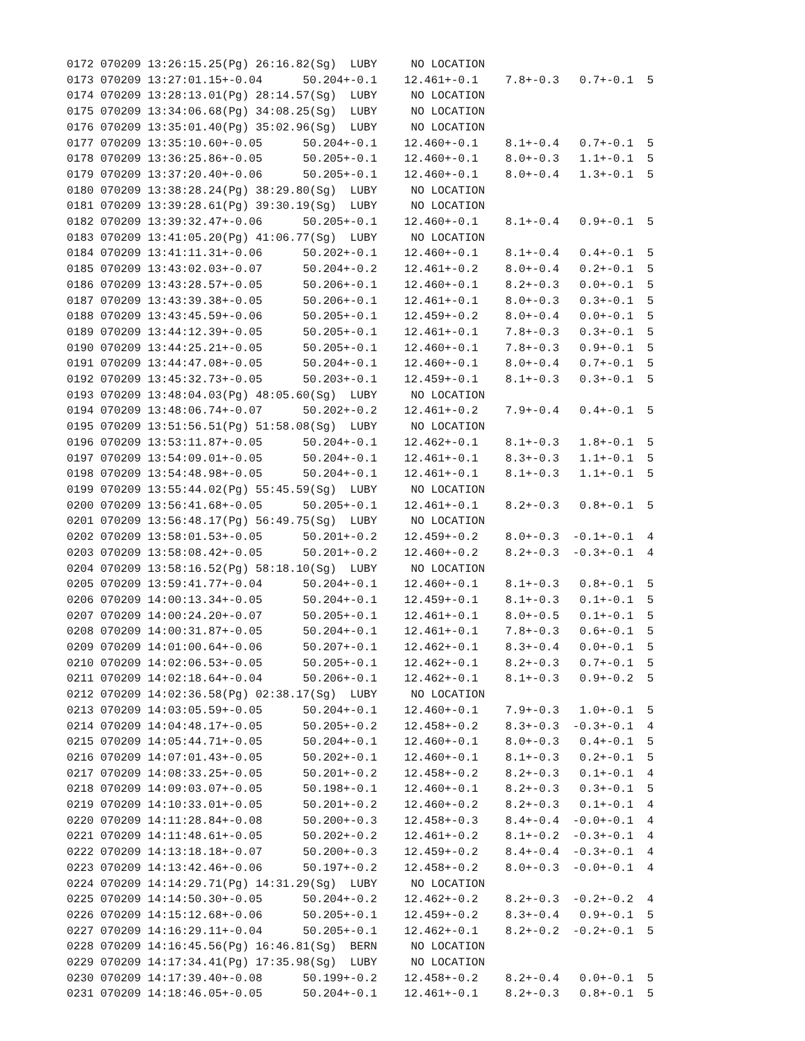0172 070209 13:26:15.25(Pg) 26:16.82(Sg)  LUBY     NO LOCATION
0173 070209 13:27:01.15+-0.04      50.204+-0.1    12.461+-0.1    7.8+-0.3   0.7+-0.1  5
0174 070209 13:28:13.01(Pg) 28:14.57(Sg)  LUBY     NO LOCATION
0175 070209 13:34:06.68(Pg) 34:08.25(Sg)  LUBY     NO LOCATION
0176 070209 13:35:01.40(Pg) 35:02.96(Sg)  LUBY     NO LOCATION
0177 070209 13:35:10.60+-0.05      50.204+-0.1    12.460+-0.1    8.1+-0.4   0.7+-0.1  5
0178 070209 13:36:25.86+-0.05      50.205+-0.1    12.460+-0.1    8.0+-0.3   1.1+-0.1  5
0179 070209 13:37:20.40+-0.06      50.205+-0.1    12.460+-0.1    8.0+-0.4   1.3+-0.1  5
0180 070209 13:38:28.24(Pg) 38:29.80(Sg)  LUBY     NO LOCATION
0181 070209 13:39:28.61(Pg) 39:30.19(Sg)  LUBY     NO LOCATION
0182 070209 13:39:32.47+-0.06      50.205+-0.1    12.460+-0.1    8.1+-0.4   0.9+-0.1  5
0183 070209 13:41:05.20(Pg) 41:06.77(Sg)  LUBY     NO LOCATION
0184 070209 13:41:11.31+-0.06      50.202+-0.1    12.460+-0.1    8.1+-0.4   0.4+-0.1  5
0185 070209 13:43:02.03+-0.07      50.204+-0.2    12.461+-0.2    8.0+-0.4   0.2+-0.1  5
0186 070209 13:43:28.57+-0.05      50.206+-0.1    12.460+-0.1    8.2+-0.3   0.0+-0.1  5
0187 070209 13:43:39.38+-0.05      50.206+-0.1    12.461+-0.1    8.0+-0.3   0.3+-0.1  5
0188 070209 13:43:45.59+-0.06      50.205+-0.1    12.459+-0.2    8.0+-0.4   0.0+-0.1  5
0189 070209 13:44:12.39+-0.05      50.205+-0.1    12.461+-0.1    7.8+-0.3   0.3+-0.1  5
0190 070209 13:44:25.21+-0.05      50.205+-0.1    12.460+-0.1    7.8+-0.3   0.9+-0.1  5
0191 070209 13:44:47.08+-0.05      50.204+-0.1    12.460+-0.1    8.0+-0.4   0.7+-0.1  5
0192 070209 13:45:32.73+-0.05      50.203+-0.1    12.459+-0.1    8.1+-0.3   0.3+-0.1  5
0193 070209 13:48:04.03(Pg) 48:05.60(Sg)  LUBY     NO LOCATION
0194 070209 13:48:06.74+-0.07      50.202+-0.2    12.461+-0.2    7.9+-0.4   0.4+-0.1  5
0195 070209 13:51:56.51(Pg) 51:58.08(Sg)  LUBY     NO LOCATION
0196 070209 13:53:11.87+-0.05      50.204+-0.1    12.462+-0.1    8.1+-0.3   1.8+-0.1  5
0197 070209 13:54:09.01+-0.05      50.204+-0.1    12.461+-0.1    8.3+-0.3   1.1+-0.1  5
0198 070209 13:54:48.98+-0.05      50.204+-0.1    12.461+-0.1    8.1+-0.3   1.1+-0.1  5
0199 070209 13:55:44.02(Pg) 55:45.59(Sg)  LUBY     NO LOCATION
0200 070209 13:56:41.68+-0.05      50.205+-0.1    12.461+-0.1    8.2+-0.3   0.8+-0.1  5
0201 070209 13:56:48.17(Pg) 56:49.75(Sg)  LUBY     NO LOCATION
0202 070209 13:58:01.53+-0.05      50.201+-0.2    12.459+-0.2    8.0+-0.3  -0.1+-0.1  4
0203 070209 13:58:08.42+-0.05      50.201+-0.2    12.460+-0.2    8.2+-0.3  -0.3+-0.1  4
0204 070209 13:58:16.52(Pg) 58:18.10(Sg)  LUBY     NO LOCATION
0205 070209 13:59:41.77+-0.04      50.204+-0.1    12.460+-0.1    8.1+-0.3   0.8+-0.1  5
0206 070209 14:00:13.34+-0.05      50.204+-0.1    12.459+-0.1    8.1+-0.3   0.1+-0.1  5
0207 070209 14:00:24.20+-0.07      50.205+-0.1    12.461+-0.1    8.0+-0.5   0.1+-0.1  5
0208 070209 14:00:31.87+-0.05      50.204+-0.1    12.461+-0.1    7.8+-0.3   0.6+-0.1  5
0209 070209 14:01:00.64+-0.06      50.207+-0.1    12.462+-0.1    8.3+-0.4   0.0+-0.1  5
0210 070209 14:02:06.53+-0.05      50.205+-0.1    12.462+-0.1    8.2+-0.3   0.7+-0.1  5
0211 070209 14:02:18.64+-0.04      50.206+-0.1    12.462+-0.1    8.1+-0.3   0.9+-0.2  5
0212 070209 14:02:36.58(Pg) 02:38.17(Sg)  LUBY     NO LOCATION
0213 070209 14:03:05.59+-0.05      50.204+-0.1    12.460+-0.1    7.9+-0.3   1.0+-0.1  5
0214 070209 14:04:48.17+-0.05      50.205+-0.2    12.458+-0.2    8.3+-0.3  -0.3+-0.1  4
0215 070209 14:05:44.71+-0.05      50.204+-0.1    12.460+-0.1    8.0+-0.3   0.4+-0.1  5
0216 070209 14:07:01.43+-0.05      50.202+-0.1    12.460+-0.1    8.1+-0.3   0.2+-0.1  5
0217 070209 14:08:33.25+-0.05      50.201+-0.2    12.458+-0.2    8.2+-0.3   0.1+-0.1  4
0218 070209 14:09:03.07+-0.05      50.198+-0.1    12.460+-0.1    8.2+-0.3   0.3+-0.1  5
0219 070209 14:10:33.01+-0.05      50.201+-0.2    12.460+-0.2    8.2+-0.3   0.1+-0.1  4
0220 070209 14:11:28.84+-0.08      50.200+-0.3    12.458+-0.3    8.4+-0.4  -0.0+-0.1  4
0221 070209 14:11:48.61+-0.05      50.202+-0.2    12.461+-0.2    8.1+-0.2  -0.3+-0.1  4
0222 070209 14:13:18.18+-0.07      50.200+-0.3    12.459+-0.2    8.4+-0.4  -0.3+-0.1  4
0223 070209 14:13:42.46+-0.06      50.197+-0.2    12.458+-0.2    8.0+-0.3  -0.0+-0.1  4
0224 070209 14:14:29.71(Pg) 14:31.29(Sg)  LUBY     NO LOCATION
0225 070209 14:14:50.30+-0.05      50.204+-0.2    12.462+-0.2    8.2+-0.3  -0.2+-0.2  4
0226 070209 14:15:12.68+-0.06      50.205+-0.1    12.459+-0.2    8.3+-0.4   0.9+-0.1  5
0227 070209 14:16:29.11+-0.04      50.205+-0.1    12.462+-0.1    8.2+-0.2  -0.2+-0.1  5
0228 070209 14:16:45.56(Pg) 16:46.81(Sg)  BERN     NO LOCATION
0229 070209 14:17:34.41(Pg) 17:35.98(Sg)  LUBY     NO LOCATION
0230 070209 14:17:39.40+-0.08      50.199+-0.2    12.458+-0.2    8.2+-0.4   0.0+-0.1  5
0231 070209 14:18:46.05+-0.05      50.204+-0.1    12.461+-0.1    8.2+-0.3   0.8+-0.1  5